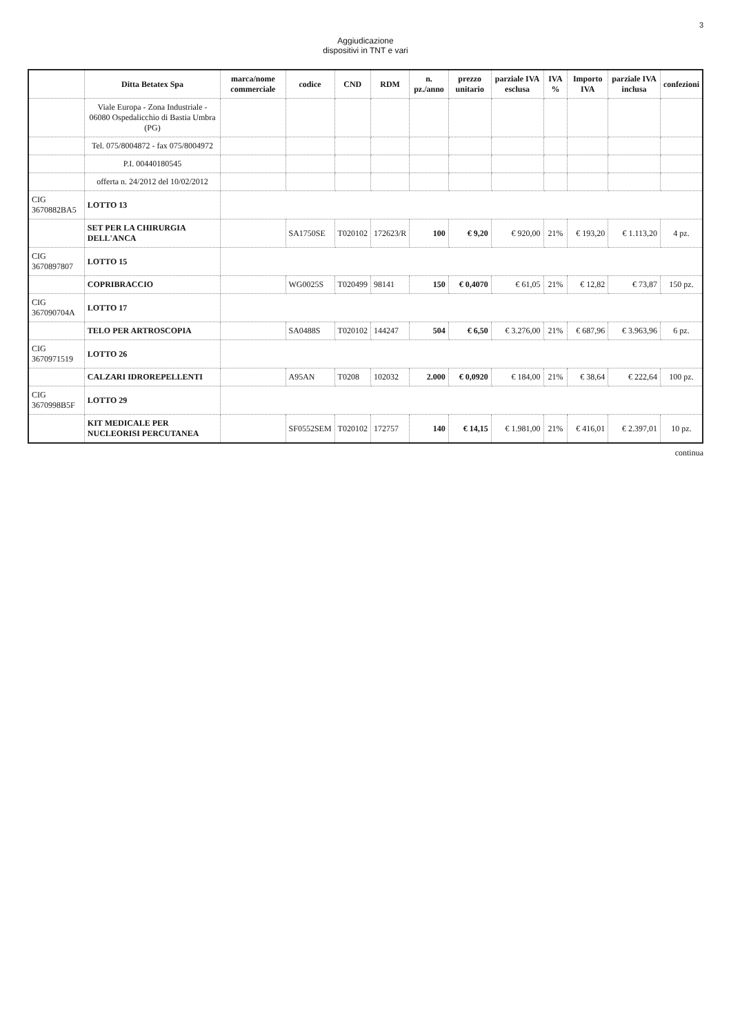3
Aggiudicazione
dispositivi in TNT e vari
| | Ditta Betatex Spa | marca/nome commerciale | codice | CND | RDM | n. pz./anno | prezzo unitario | parziale IVA esclusa | IVA % | Importo IVA | parziale IVA inclusa | confezioni |
| --- | --- | --- | --- | --- | --- | --- | --- | --- | --- | --- | --- | --- |
| | Viale Europa - Zona Industriale - 06080 Ospedalicchio di Bastia Umbra (PG) | | | | | | | | | | | |
| | Tel. 075/8004872 - fax 075/8004972 | | | | | | | | | | | |
| | P.I. 00440180545 | | | | | | | | | | | |
| | offerta n. 24/2012 del 10/02/2012 | | | | | | | | | | | |
| CIG 3670882BA5 | LOTTO 13 | | | | | | | | | | | |
| | SET PER LA CHIRURGIA DELL'ANCA | | SA1750SE | T020102 | 172623/R | 100 | € 9,20 | € 920,00 | 21% | € 193,20 | € 1.113,20 | 4 pz. |
| CIG 3670897807 | LOTTO 15 | | | | | | | | | | | |
| | COPRIBRACCIO | | WG0025S | T020499 | 98141 | 150 | € 0,4070 | € 61,05 | 21% | € 12,82 | € 73,87 | 150 pz. |
| CIG 367090704A | LOTTO 17 | | | | | | | | | | | |
| | TELO PER ARTROSCOPIA | | SA0488S | T020102 | 144247 | 504 | € 6,50 | € 3.276,00 | 21% | € 687,96 | € 3.963,96 | 6 pz. |
| CIG 3670971519 | LOTTO 26 | | | | | | | | | | | |
| | CALZARI IDROREPELLENTI | | A95AN | T0208 | 102032 | 2.000 | € 0,0920 | € 184,00 | 21% | € 38,64 | € 222,64 | 100 pz. |
| CIG 3670998B5F | LOTTO 29 | | | | | | | | | | | |
| | KIT MEDICALE PER NUCLEORISI PERCUTANEA | | SF0552SEM | T020102 | 172757 | 140 | € 14,15 | € 1.981,00 | 21% | € 416,01 | € 2.397,01 | 10 pz. |
continua